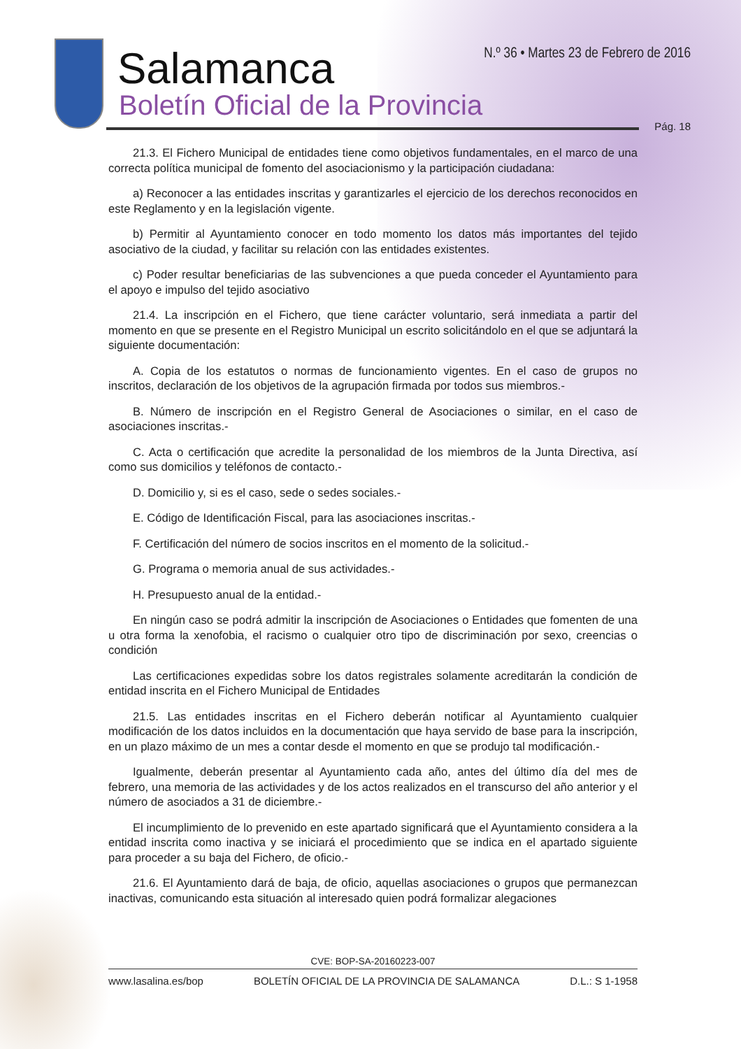Salamanca
Boletín Oficial de la Provincia
N.º 36 • Martes 23 de Febrero de 2016
Pág. 18
21.3. El Fichero Municipal de entidades tiene como objetivos fundamentales, en el marco de una correcta política municipal de fomento del asociacionismo y la participación ciudadana:
a) Reconocer a las entidades inscritas y garantizarles el ejercicio de los derechos reconocidos en este Reglamento y en la legislación vigente.
b) Permitir al Ayuntamiento conocer en todo momento los datos más importantes del tejido asociativo de la ciudad, y facilitar su relación con las entidades existentes.
c) Poder resultar beneficiarias de las subvenciones a que pueda conceder el Ayuntamiento para el apoyo e impulso del tejido asociativo
21.4. La inscripción en el Fichero, que tiene carácter voluntario, será inmediata a partir del momento en que se presente en el Registro Municipal un escrito solicitándolo en el que se adjuntará la siguiente documentación:
A. Copia de los estatutos o normas de funcionamiento vigentes. En el caso de grupos no inscritos, declaración de los objetivos de la agrupación firmada por todos sus miembros.-
B. Número de inscripción en el Registro General de Asociaciones o similar, en el caso de asociaciones inscritas.-
C. Acta o certificación que acredite la personalidad de los miembros de la Junta Directiva, así como sus domicilios y teléfonos de contacto.-
D. Domicilio y, si es el caso, sede o sedes sociales.-
E. Código de Identificación Fiscal, para las asociaciones inscritas.-
F. Certificación del número de socios inscritos en el momento de la solicitud.-
G. Programa o memoria anual de sus actividades.-
H. Presupuesto anual de la entidad.-
En ningún caso se podrá admitir la inscripción de Asociaciones o Entidades que fomenten de una u otra forma la xenofobia, el racismo o cualquier otro tipo de discriminación por sexo, creencias o condición
Las certificaciones expedidas sobre los datos registrales solamente acreditarán la condición de entidad inscrita en el Fichero Municipal de Entidades
21.5. Las entidades inscritas en el Fichero deberán notificar al Ayuntamiento cualquier modificación de los datos incluidos en la documentación que haya servido de base para la inscripción, en un plazo máximo de un mes a contar desde el momento en que se produjo tal modificación.-
Igualmente, deberán presentar al Ayuntamiento cada año, antes del último día del mes de febrero, una memoria de las actividades y de los actos realizados en el transcurso del año anterior y el número de asociados a 31 de diciembre.-
El incumplimiento de lo prevenido en este apartado significará que el Ayuntamiento considera a la entidad inscrita como inactiva y se iniciará el procedimiento que se indica en el apartado siguiente para proceder a su baja del Fichero, de oficio.-
21.6. El Ayuntamiento dará de baja, de oficio, aquellas asociaciones o grupos que permanezcan inactivas, comunicando esta situación al interesado quien podrá formalizar alegaciones
CVE: BOP-SA-20160223-007
www.lasalina.es/bop BOLETÍN OFICIAL DE LA PROVINCIA DE SALAMANCA D.L.: S 1-1958